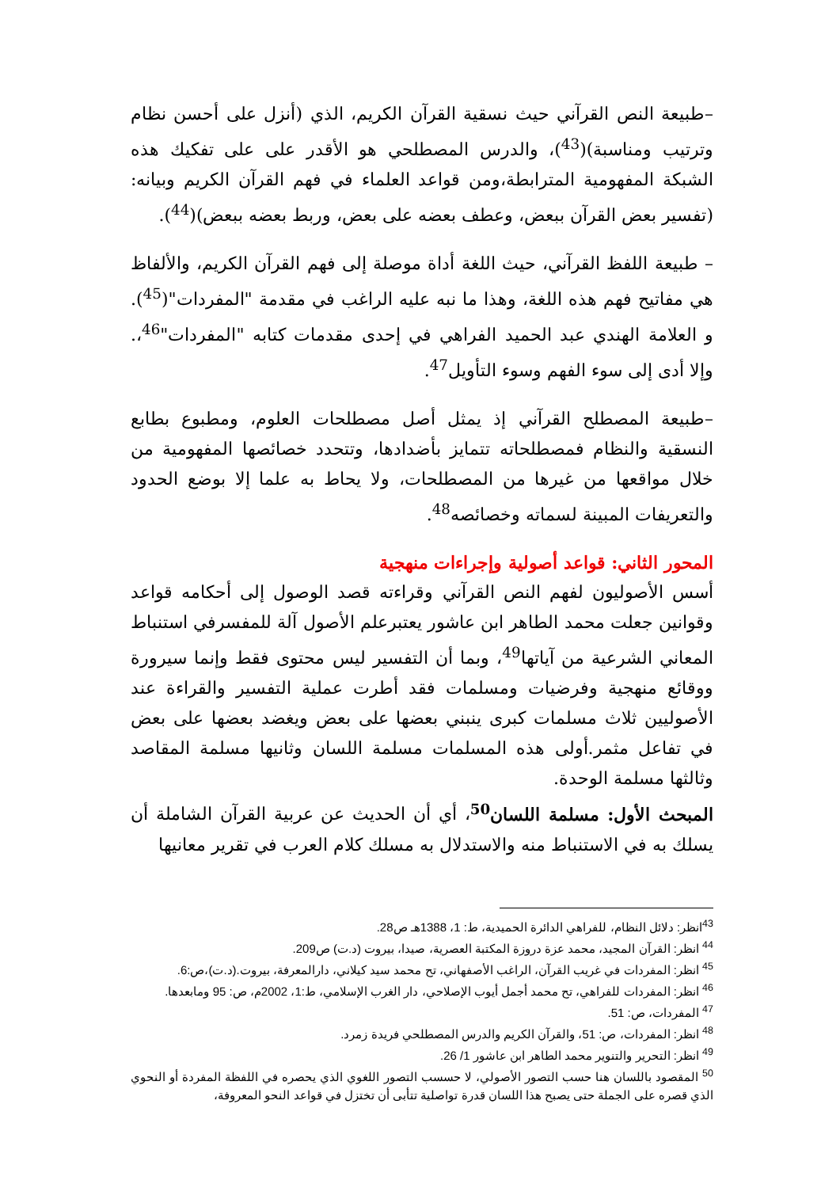–طبيعة النص القرآني حيث نسقية القرآن الكريم، الذي (أنزل على أحسن نظام وترتيب ومناسبة)(<sup>43</sup>)، والدرس المصطلحي هو الأقدر على على تفكيك هذه الشبكة المفهومية المترابطة،ومن قواعد العلماء في فهم القرآن الكريم وبيانه: (تفسير بعض القرآن ببعض، وعطف بعضه على بعض، وربط بعضه ببعض)(<sup>44</sup>).
– طبيعة اللفظ القرآني، حيث اللغة أداة موصلة إلى فهم القرآن الكريم، والألفاظ هي مفاتيح فهم هذه اللغة، وهذا ما نبه عليه الراغب في مقدمة "المفردات"(<sup>45</sup>). و العلامة الهندي عبد الحميد الفراهي في إحدى مقدمات كتابه "المفردات"<sup>46</sup>،. وإلا أدى إلى سوء الفهم وسوء التأويل<sup>47</sup>.
–طبيعة المصطلح القرآني إذ يمثل أصل مصطلحات العلوم، ومطبوع بطابع النسقية والنظام فمصطلحاته تتمايز بأضدادها، وتتحدد خصائصها المفهومية من خلال مواقعها من غيرها من المصطلحات، ولا يحاط به علما إلا بوضع الحدود والتعريفات المبينة لسماته وخصائصه<sup>48</sup>.
المحور الثاني: قواعد أصولية وإجراءات منهجية
أسس الأصوليون لفهم النص القرآني وقراءته قصد الوصول إلى أحكامه قواعد وقوانين جعلت محمد الطاهر ابن عاشور يعتبرعلم الأصول آلة للمفسرفي استنباط المعاني الشرعية من آياتها<sup>49</sup>، وبما أن التفسير ليس محتوى فقط وإنما سيرورة ووقائع منهجية وفرضيات ومسلمات فقد أطرت عملية التفسير والقراءة عند الأصوليين ثلاث مسلمات كبرى ينبني بعضها على بعض ويغضد بعضها على بعض في تفاعل مثمر.أولى هذه المسلمات مسلمة اللسان وثانيها مسلمة المقاصد وثالثها مسلمة الوحدة.
المبحث الأول: مسلمة اللسان<sup>50</sup>، أي أن الحديث عن عربية القرآن الشاملة أن يسلك به في الاستنباط منه والاستدلال به مسلك كلام العرب في تقرير معانيها
<sup>43</sup> انظر: دلائل النظام، للفراهي الدائرة الحميدية، ط: 1، 1388هـ ص28.
<sup>44</sup> انظر: القرآن المجيد، محمد عزة دروزة المكتبة العصرية، صيدا، بيروت (د.ت) ص209.
<sup>45</sup> انظر: المفردات في غريب القرآن، الراغب الأصفهاني، تح محمد سيد كيلاني، دارالمعرفة، بيروت.(د.ت)،ص:6.
<sup>46</sup> انظر: المفردات للفراهي، تح محمد أجمل أيوب الإصلاحي، دار الغرب الإسلامي، ط:1، 2002م، ص: 95 ومابعدها.
<sup>47</sup> المفردات، ص: 51.
<sup>48</sup> انظر: المفردات، ص: 51، والقرآن الكريم والدرس المصطلحي فريدة زمرد.
<sup>49</sup> انظر: التحرير والتنوير محمد الطاهر ابن عاشور 1/ 26.
<sup>50</sup> المقصود باللسان هنا حسب التصور الأصولي، لا حسسب التصور اللغوي الذي يحصره في اللفظة المفردة أو النحوي الذي قصره على الجملة حتى يصبح هذا اللسان قدرة تواصلية تتأبى أن تختزل في قواعد النحو المعروفة،